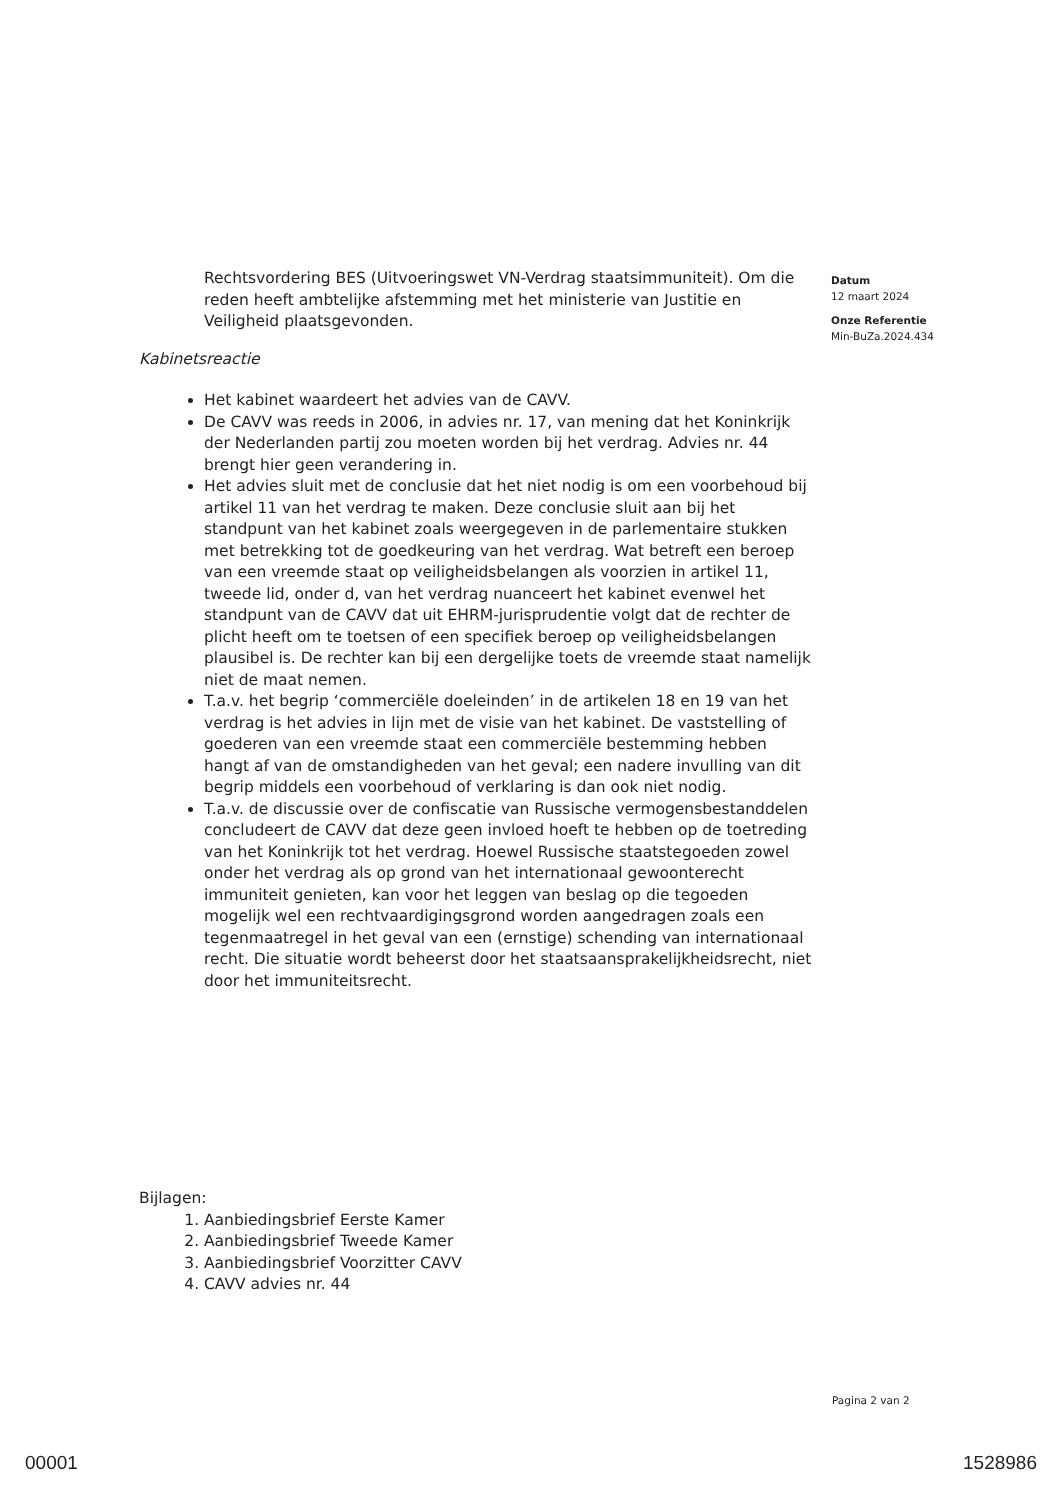Rechtsvordering BES (Uitvoeringswet VN-Verdrag staatsimmuniteit). Om die reden heeft ambtelijke afstemming met het ministerie van Justitie en Veiligheid plaatsgevonden.
Kabinetsreactie
Het kabinet waardeert het advies van de CAVV.
De CAVV was reeds in 2006, in advies nr. 17, van mening dat het Koninkrijk der Nederlanden partij zou moeten worden bij het verdrag. Advies nr. 44 brengt hier geen verandering in.
Het advies sluit met de conclusie dat het niet nodig is om een voorbehoud bij artikel 11 van het verdrag te maken. Deze conclusie sluit aan bij het standpunt van het kabinet zoals weergegeven in de parlementaire stukken met betrekking tot de goedkeuring van het verdrag. Wat betreft een beroep van een vreemde staat op veiligheidsbelangen als voorzien in artikel 11, tweede lid, onder d, van het verdrag nuanceert het kabinet evenwel het standpunt van de CAVV dat uit EHRM-jurisprudentie volgt dat de rechter de plicht heeft om te toetsen of een specifiek beroep op veiligheidsbelangen plausibel is. De rechter kan bij een dergelijke toets de vreemde staat namelijk niet de maat nemen.
T.a.v. het begrip ‘commerciële doeleinden’ in de artikelen 18 en 19 van het verdrag is het advies in lijn met de visie van het kabinet. De vaststelling of goederen van een vreemde staat een commerciële bestemming hebben hangt af van de omstandigheden van het geval; een nadere invulling van dit begrip middels een voorbehoud of verklaring is dan ook niet nodig.
T.a.v. de discussie over de confiscatie van Russische vermogensbestanddelen concludeert de CAVV dat deze geen invloed hoeft te hebben op de toetreding van het Koninkrijk tot het verdrag. Hoewel Russische staatstegoeden zowel onder het verdrag als op grond van het internationaal gewoonterecht immuniteit genieten, kan voor het leggen van beslag op die tegoeden mogelijk wel een rechtvaardigingsgrond worden aangedragen zoals een tegenmaatregel in het geval van een (ernstige) schending van internationaal recht. Die situatie wordt beheerst door het staatsaansprakelijkheidsrecht, niet door het immuniteitsrecht.
Bijlagen:
1. Aanbiedingsbrief Eerste Kamer
2. Aanbiedingsbrief Tweede Kamer
3. Aanbiedingsbrief Voorzitter CAVV
4. CAVV advies nr. 44
Datum
12 maart 2024
Onze Referentie
Min-BuZa.2024.434
Pagina 2 van 2
00001 1528986